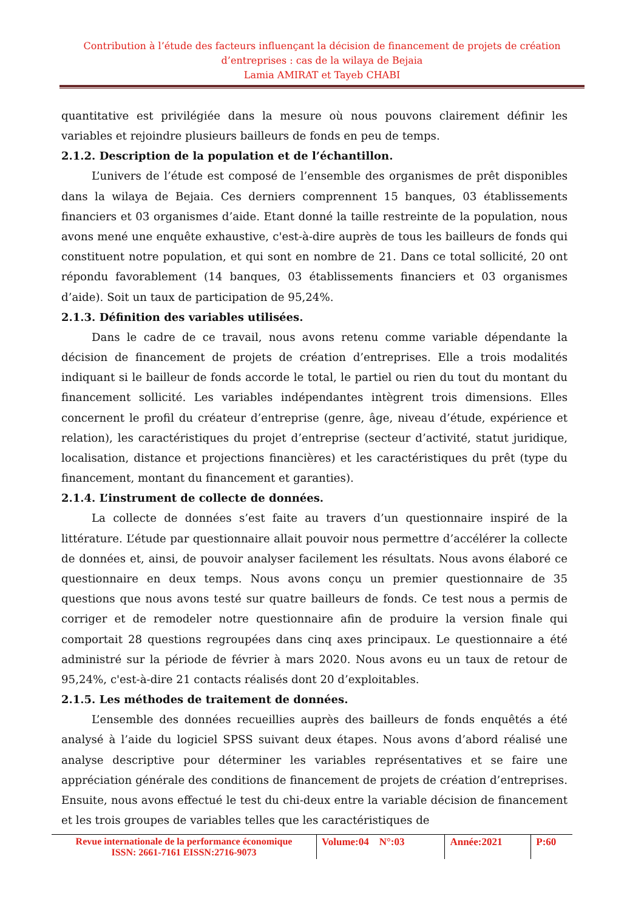Contribution à l’étude des facteurs influençant la décision de financement de projets de création d’entreprises : cas de la wilaya de Bejaia
Lamia AMIRAT et Tayeb CHABI
quantitative est privilégiée dans la mesure où nous pouvons clairement définir les variables et rejoindre plusieurs bailleurs de fonds en peu de temps.
2.1.2. Description de la population et de l’échantillon.
L’univers de l’étude est composé de l’ensemble des organismes de prêt disponibles dans la wilaya de Bejaia. Ces derniers comprennent 15 banques, 03 établissements financiers et 03 organismes d’aide. Etant donné la taille restreinte de la population, nous avons mené une enquête exhaustive, c'est-à-dire auprès de tous les bailleurs de fonds qui constituent notre population, et qui sont en nombre de 21. Dans ce total sollicité, 20 ont répondu favorablement (14 banques, 03 établissements financiers et 03 organismes d’aide). Soit un taux de participation de 95,24%.
2.1.3. Définition des variables utilisées.
Dans le cadre de ce travail, nous avons retenu comme variable dépendante la décision de financement de projets de création d’entreprises. Elle a trois modalités indiquant si le bailleur de fonds accorde le total, le partiel ou rien du tout du montant du financement sollicité. Les variables indépendantes intègrent trois dimensions. Elles concernent le profil du créateur d’entreprise (genre, âge, niveau d’étude, expérience et relation), les caractéristiques du projet d’entreprise (secteur d’activité, statut juridique, localisation, distance et projections financières) et les caractéristiques du prêt (type du financement, montant du financement et garanties).
2.1.4. L’instrument de collecte de données.
La collecte de données s’est faite au travers d’un questionnaire inspiré de la littérature. L’étude par questionnaire allait pouvoir nous permettre d’accélérer la collecte de données et, ainsi, de pouvoir analyser facilement les résultats. Nous avons élaboré ce questionnaire en deux temps. Nous avons conçu un premier questionnaire de 35 questions que nous avons testé sur quatre bailleurs de fonds. Ce test nous a permis de corriger et de remodeler notre questionnaire afin de produire la version finale qui comportait 28 questions regroupées dans cinq axes principaux. Le questionnaire a été administré sur la période de février à mars 2020. Nous avons eu un taux de retour de 95,24%, c'est-à-dire 21 contacts réalisés dont 20 d’exploitables.
2.1.5. Les méthodes de traitement de données.
L’ensemble des données recueillies auprès des bailleurs de fonds enquêtés a été analysé à l’aide du logiciel SPSS suivant deux étapes. Nous avons d’abord réalisé une analyse descriptive pour déterminer les variables représentatives et se faire une appréciation générale des conditions de financement de projets de création d’entreprises. Ensuite, nous avons effectué le test du chi-deux entre la variable décision de financement et les trois groupes de variables telles que les caractéristiques de
| Revue internationale de la performance économique ISSN: 2661-7161 EISSN:2716-9073 | Volume:04 N°:03 | Année:2021 | P:60 |